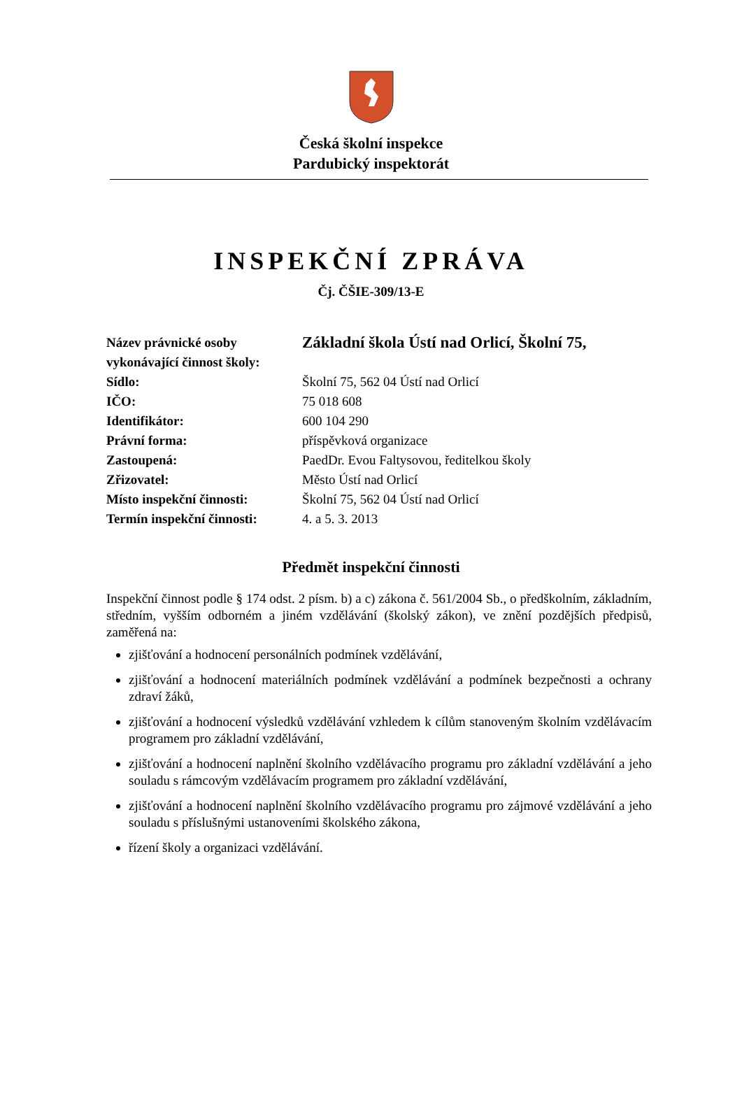Česká školní inspekce
Pardubický inspektorát
INSPEKČNÍ ZPRÁVA
Čj. ČŠIE-309/13-E
| Název právnické osoby vykonávající činnost školy: | Základní škola Ústí nad Orlicí, Školní 75, |
| Sídlo: | Školní 75, 562 04 Ústí nad Orlicí |
| IČO: | 75 018 608 |
| Identifikátor: | 600 104 290 |
| Právní forma: | příspěvková organizace |
| Zastoupená: | PaedDr. Evou Faltysovou, ředitelkou školy |
| Zřizovatel: | Město Ústí nad Orlicí |
| Místo inspekční činnosti: | Školní 75, 562 04 Ústí nad Orlicí |
| Termín inspekční činnosti: | 4. a 5. 3. 2013 |
Předmět inspekční činnosti
Inspekční činnost podle § 174 odst. 2 písm. b) a c) zákona č. 561/2004 Sb., o předškolním, základním, středním, vyšším odborném a jiném vzdělávání (školský zákon), ve znění pozdějších předpisů, zaměřená na:
zjišťování a hodnocení personálních podmínek vzdělávání,
zjišťování a hodnocení materiálních podmínek vzdělávání a podmínek bezpečnosti a ochrany zdraví žáků,
zjišťování a hodnocení výsledků vzdělávání vzhledem k cílům stanoveným školním vzdělávacím programem pro základní vzdělávání,
zjišťování a hodnocení naplnění školního vzdělávacího programu pro základní vzdělávání a jeho souladu s rámcovým vzdělávacím programem pro základní vzdělávání,
zjišťování a hodnocení naplnění školního vzdělávacího programu pro zájmové vzdělávání a jeho souladu s příslušnými ustanoveními školského zákona,
řízení školy a organizaci vzdělávání.